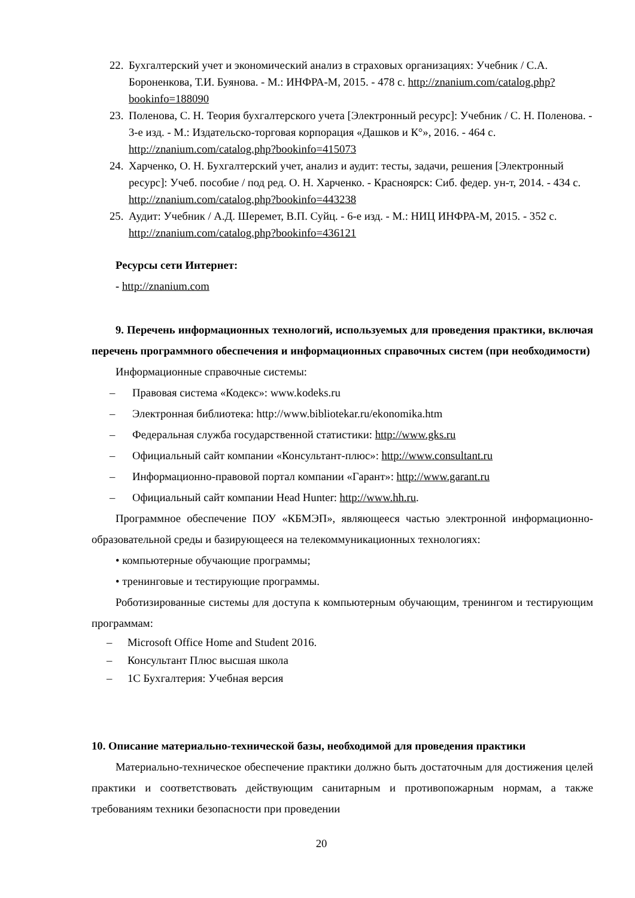22. Бухгалтерский учет и экономический анализ в страховых организациях: Учебник / С.А. Бороненкова, Т.И. Буянова. - М.: ИНФРА-М, 2015. - 478 с. http://znanium.com/catalog.php?bookinfo=188090
23. Поленова, С. Н. Теория бухгалтерского учета [Электронный ресурс]: Учебник / С. Н. Поленова. - 3-е изд. - М.: Издательско-торговая корпорация «Дашков и К°», 2016. - 464 с. http://znanium.com/catalog.php?bookinfo=415073
24. Харченко, О. Н. Бухгалтерский учет, анализ и аудит: тесты, задачи, решения [Электронный ресурс]: Учеб. пособие / под ред. О. Н. Харченко. - Красноярск: Сиб. федер. ун-т, 2014. - 434 с. http://znanium.com/catalog.php?bookinfo=443238
25. Аудит: Учебник / А.Д. Шеремет, В.П. Суйц. - 6-е изд. - М.: НИЦ ИНФРА-М, 2015. - 352 с. http://znanium.com/catalog.php?bookinfo=436121
Ресурсы сети Интернет:
- http://znanium.com
9. Перечень информационных технологий, используемых для проведения практики, включая перечень программного обеспечения и информационных справочных систем (при необходимости)
Информационные справочные системы:
– Правовая система «Кодекс»: www.kodeks.ru
– Электронная библиотека: http://www.bibliotekar.ru/ekonomika.htm
– Федеральная служба государственной статистики: http://www.gks.ru
– Официальный сайт компании «Консультант-плюс»: http://www.consultant.ru
– Информационно-правовой портал компании «Гарант»: http://www.garant.ru
– Официальный сайт компании Head Hunter: http://www.hh.ru.
Программное обеспечение ПОУ «КБМЭП», являющееся частью электронной информационно-образовательной среды и базирующееся на телекоммуникационных технологиях:
• компьютерные обучающие программы;
• тренинговые и тестирующие программы.
Роботизированные системы для доступа к компьютерным обучающим, тренингом и тестирующим программам:
– Microsoft Office Home and Student 2016.
– Консультант Плюс высшая школа
– 1С Бухгалтерия: Учебная версия
10. Описание материально-технической базы, необходимой для проведения практики
Материально-техническое обеспечение практики должно быть достаточным для достижения целей практики и соответствовать действующим санитарным и противопожарным нормам, а также требованиям техники безопасности при проведении
20